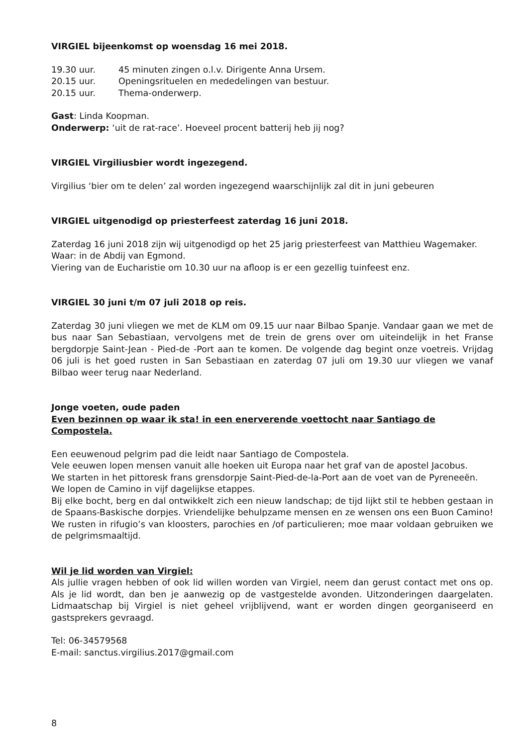VIRGIEL bijeenkomst op woensdag 16 mei 2018.
19.30 uur. 45 minuten zingen o.l.v. Dirigente Anna Ursem.
20.15 uur. Openingsrituelen en mededelingen van bestuur.
20.15 uur. Thema-onderwerp.
Gast: Linda Koopman.
Onderwerp: ‘uit de rat-race’. Hoeveel procent batterij heb jij nog?
VIRGIEL Virgiliusbier wordt ingezegend.
Virgilius ‘bier om te delen’ zal worden ingezegend waarschijnlijk zal dit in juni gebeuren
VIRGIEL uitgenodigd op priesterfeest zaterdag 16 juni 2018.
Zaterdag 16 juni 2018 zijn wij uitgenodigd op het 25 jarig priesterfeest van Matthieu Wagemaker.
Waar: in de Abdij van Egmond.
Viering van de Eucharistie om 10.30 uur na afloop is er een gezellig tuinfeest enz.
VIRGIEL 30 juni t/m 07 juli 2018 op reis.
Zaterdag 30 juni vliegen we met de KLM om 09.15 uur naar Bilbao Spanje. Vandaar gaan we met de bus naar San Sebastiaan, vervolgens met de trein de grens over om uiteindelijk in het Franse bergdorpje Saint-Jean - Pied-de -Port aan te komen. De volgende dag begint onze voetreis. Vrijdag 06 juli is het goed rusten in San Sebastiaan en zaterdag 07 juli om 19.30 uur vliegen we vanaf Bilbao weer terug naar Nederland.
Jonge voeten, oude paden
Even bezinnen op waar ik sta! in een enerverende voettocht naar Santiago de Compostela.
Een eeuwenoud pelgrim pad die leidt naar Santiago de Compostela.
Vele eeuwen lopen mensen vanuit alle hoeken uit Europa naar het graf van de apostel Jacobus.
We starten in het pittoresk frans grensdorpje Saint-Pied-de-la-Port aan de voet van de Pyreneeën.
We lopen de Camino in vijf dagelijkse etappes.
Bij elke bocht, berg en dal ontwikkelt zich een nieuw landschap; de tijd lijkt stil te hebben gestaan in de Spaans-Baskische dorpjes. Vriendelijke behulpzame mensen en ze wensen ons een Buon Camino! We rusten in rifugio’s van kloosters, parochies en /of particulieren; moe maar voldaan gebruiken we de pelgrimsmaaltijd.
Wil je lid worden van Virgiel:
Als jullie vragen hebben of ook lid willen worden van Virgiel, neem dan gerust contact met ons op. Als je lid wordt, dan ben je aanwezig op de vastgestelde avonden. Uitzonderingen daargelaten. Lidmaatschap bij Virgiel is niet geheel vrijblijvend, want er worden dingen georganiseerd en gastsprekers gevraagd.
Tel: 06-34579568
E-mail: sanctus.virgilius.2017@gmail.com
8